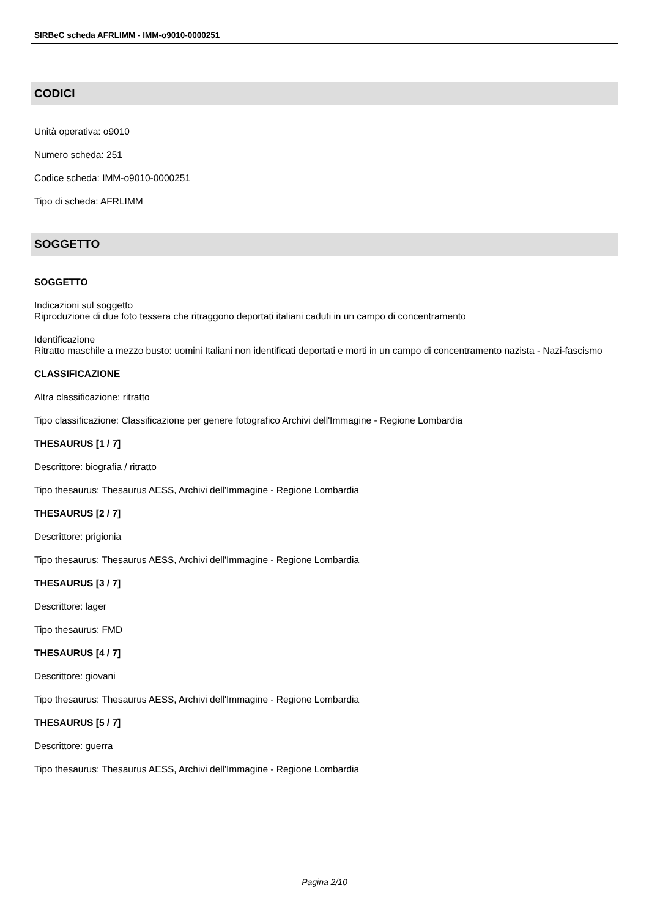SIRBeC scheda AFRLIMM - IMM-o9010-0000251
CODICI
Unità operativa: o9010
Numero scheda: 251
Codice scheda: IMM-o9010-0000251
Tipo di scheda: AFRLIMM
SOGGETTO
SOGGETTO
Indicazioni sul soggetto
Riproduzione di due foto tessera che ritraggono deportati italiani caduti in un campo di concentramento
Identificazione
Ritratto maschile a mezzo busto: uomini Italiani non identificati deportati e morti in un campo di concentramento nazista - Nazi-fascismo
CLASSIFICAZIONE
Altra classificazione: ritratto
Tipo classificazione: Classificazione per genere fotografico Archivi dell'Immagine - Regione Lombardia
THESAURUS [1 / 7]
Descrittore: biografia / ritratto
Tipo thesaurus: Thesaurus AESS, Archivi dell'Immagine - Regione Lombardia
THESAURUS [2 / 7]
Descrittore: prigionia
Tipo thesaurus: Thesaurus AESS, Archivi dell'Immagine - Regione Lombardia
THESAURUS [3 / 7]
Descrittore: lager
Tipo thesaurus: FMD
THESAURUS [4 / 7]
Descrittore: giovani
Tipo thesaurus: Thesaurus AESS, Archivi dell'Immagine - Regione Lombardia
THESAURUS [5 / 7]
Descrittore: guerra
Tipo thesaurus: Thesaurus AESS, Archivi dell'Immagine - Regione Lombardia
Pagina 2/10